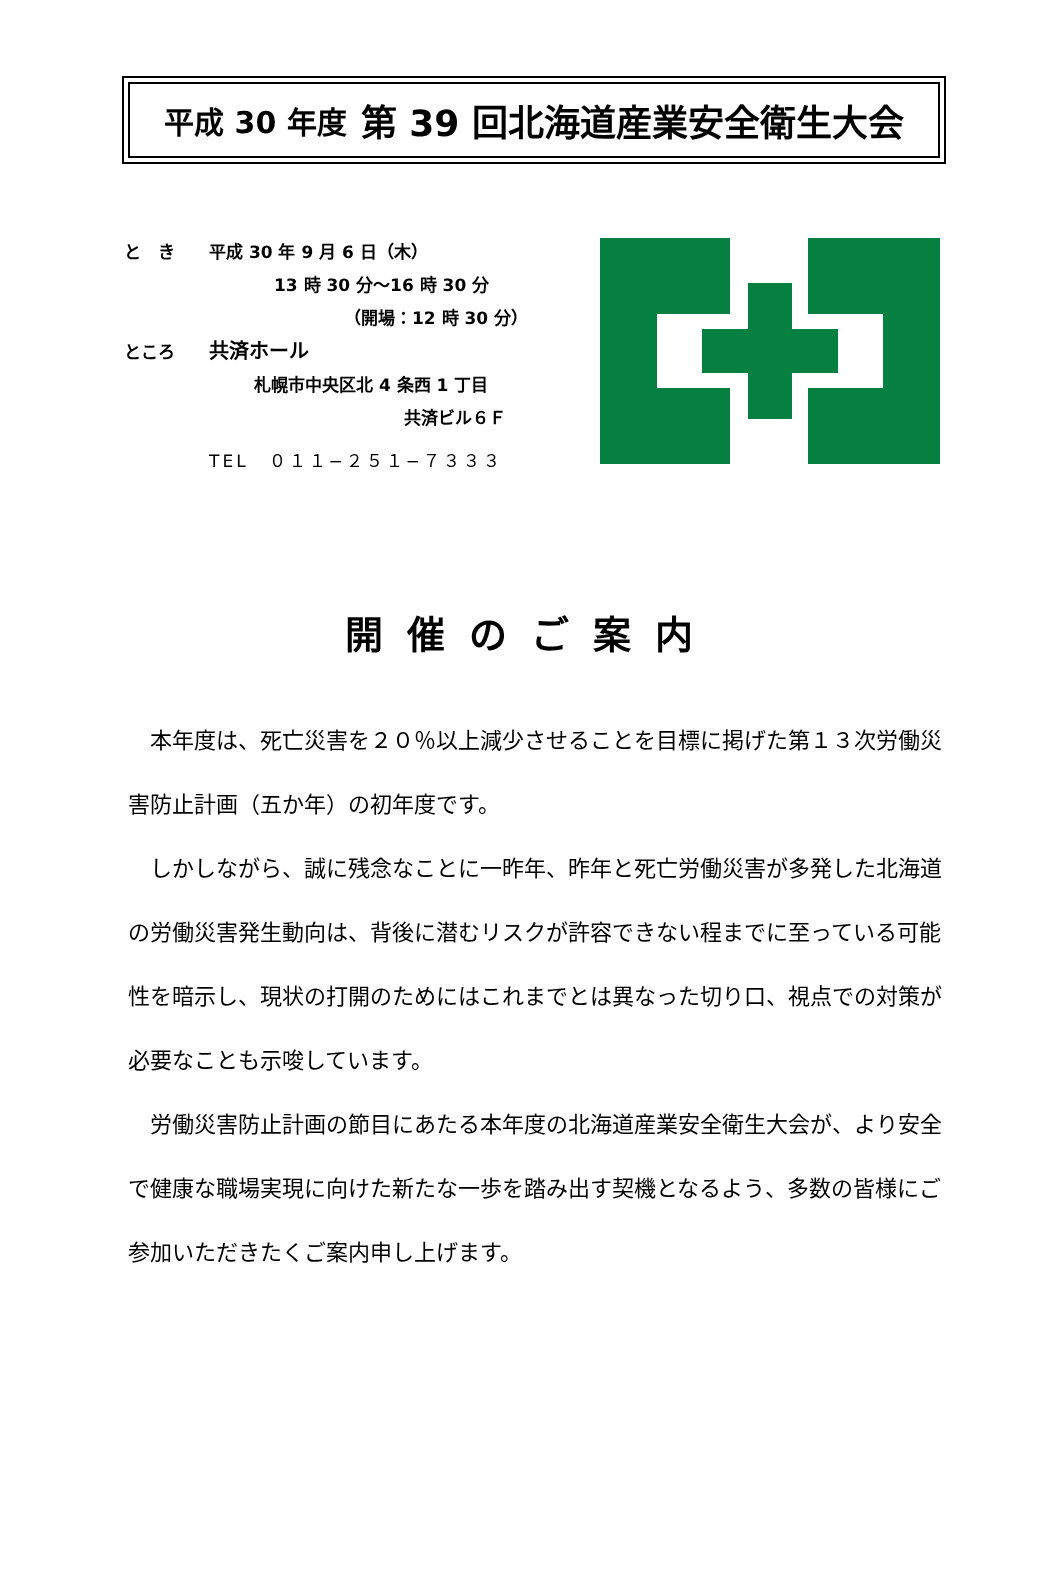平成 30 年度 第 39 回北海道産業安全衛生大会
と　き　　平成 30 年 9 月 6 日（木）
13 時 30 分～16 時 30 分
（開場：12 時 30 分）
ところ　　共済ホール
札幌市中央区北 4 条西 1 丁目
共済ビル６Ｆ
TEL　０１１−２５１−７３３３
開催のご案内
　本年度は、死亡災害を２０％以上減少させることを目標に掲げた第１３次労働災害防止計画（五か年）の初年度です。
　しかしながら、誠に残念なことに一昨年、昨年と死亡労働災害が多発した北海道の労働災害発生動向は、背後に潜むリスクが許容できない程までに至っている可能性を暗示し、現状の打開のためにはこれまでとは異なった切り口、視点での対策が必要なことも示唆しています。
　労働災害防止計画の節目にあたる本年度の北海道産業安全衛生大会が、より安全で健康な職場実現に向けた新たな一歩を踏み出す契機となるよう、多数の皆様にご参加いただきたくご案内申し上げます。